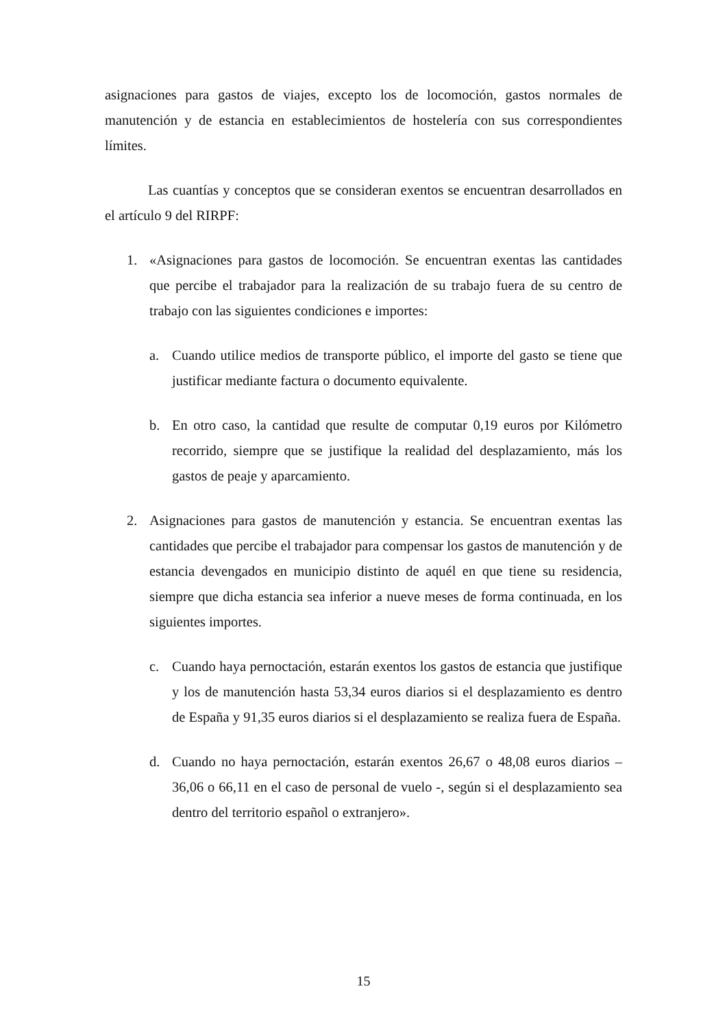asignaciones para gastos de viajes, excepto los de locomoción, gastos normales de manutención y de estancia en establecimientos de hostelería con sus correspondientes límites.
Las cuantías y conceptos que se consideran exentos se encuentran desarrollados en el artículo 9 del RIRPF:
1. «Asignaciones para gastos de locomoción. Se encuentran exentas las cantidades que percibe el trabajador para la realización de su trabajo fuera de su centro de trabajo con las siguientes condiciones e importes:
a. Cuando utilice medios de transporte público, el importe del gasto se tiene que justificar mediante factura o documento equivalente.
b. En otro caso, la cantidad que resulte de computar 0,19 euros por Kilómetro recorrido, siempre que se justifique la realidad del desplazamiento, más los gastos de peaje y aparcamiento.
2. Asignaciones para gastos de manutención y estancia. Se encuentran exentas las cantidades que percibe el trabajador para compensar los gastos de manutención y de estancia devengados en municipio distinto de aquél en que tiene su residencia, siempre que dicha estancia sea inferior a nueve meses de forma continuada, en los siguientes importes.
c. Cuando haya pernoctación, estarán exentos los gastos de estancia que justifique y los de manutención hasta 53,34 euros diarios si el desplazamiento es dentro de España y 91,35 euros diarios si el desplazamiento se realiza fuera de España.
d. Cuando no haya pernoctación, estarán exentos 26,67 o 48,08 euros diarios – 36,06 o 66,11 en el caso de personal de vuelo -, según si el desplazamiento sea dentro del territorio español o extranjero».
15